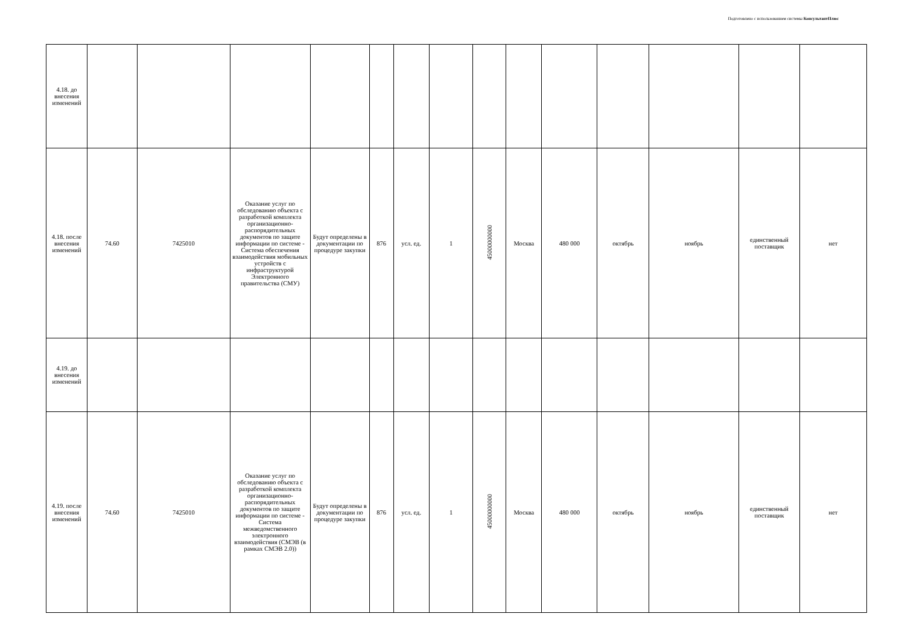Подготовлено с использованием системы КонсультантПлюс
| 4.18. до внесения изменений | | | | | | | | | | | | | | |
| 4.18. после внесения изменений | 74.60 | 7425010 | Оказание услуг по обследованию объекта с разработкой комплекта организационно-распорядительных документов по защите информации по системе - Система обеспечения взаимодействия мобильных устройств с инфраструктурой Электронного правительства (СМУ) | Будут определены в документации по процедуре закупки | 876 | усл. ед. | 1 | 45000000000 | Москва | 480 000 | октябрь | ноябрь | единственный поставщик | нет |
| 4.19. до внесения изменений | | | | | | | | | | | | | | |
| 4.19. после внесения изменений | 74.60 | 7425010 | Оказание услуг по обследованию объекта с разработкой комплекта организационно-распорядительных документов по защите информации по системе - Система межведомственного электронного взаимодействия (СМЭВ (в рамках СМЭВ 2.0)) | Будут определены в документации по процедуре закупки | 876 | усл. ед. | 1 | 45000000000 | Москва | 480 000 | октябрь | ноябрь | единственный поставщик | нет |